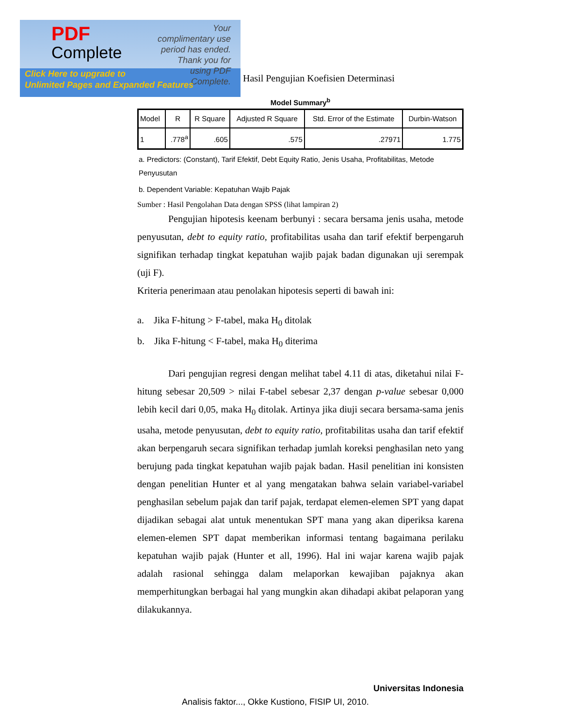PDF
Complete
Your complimentary use period has ended. Thank you for using PDF Complete.
Click Here to upgrade to
Unlimited Pages and Expanded Features
Hasil Pengujian Koefisien Determinasi
Model Summary<sup>b</sup>
| Model | R | R Square | Adjusted R Square | Std. Error of the Estimate | Durbin-Watson |
| --- | --- | --- | --- | --- | --- |
| 1 | .778<sup>a</sup> | .605 | .575 | .27971 | 1.775 |
a. Predictors: (Constant), Tarif Efektif, Debt Equity Ratio, Jenis Usaha, Profitabilitas, Metode Penyusutan
b. Dependent Variable: Kepatuhan Wajib Pajak
Sumber : Hasil Pengolahan Data dengan SPSS (lihat lampiran 2)
Pengujian hipotesis keenam berbunyi : secara bersama jenis usaha, metode penyusutan, debt to equity ratio, profitabilitas usaha dan tarif efektif berpengaruh signifikan terhadap tingkat kepatuhan wajib pajak badan digunakan uji serempak (uji F).
Kriteria penerimaan atau penolakan hipotesis seperti di bawah ini:
a. Jika F-hitung > F-tabel, maka H<sub>0</sub> ditolak
b. Jika F-hitung < F-tabel, maka H<sub>0</sub> diterima
Dari pengujian regresi dengan melihat tabel 4.11 di atas, diketahui nilai F-hitung sebesar 20,509 > nilai F-tabel sebesar 2,37 dengan p-value sebesar 0,000 lebih kecil dari 0,05, maka H<sub>0</sub> ditolak. Artinya jika diuji secara bersama-sama jenis usaha, metode penyusutan, debt to equity ratio, profitabilitas usaha dan tarif efektif akan berpengaruh secara signifikan terhadap jumlah koreksi penghasilan neto yang berujung pada tingkat kepatuhan wajib pajak badan. Hasil penelitian ini konsisten dengan penelitian Hunter et al yang mengatakan bahwa selain variabel-variabel penghasilan sebelum pajak dan tarif pajak, terdapat elemen-elemen SPT yang dapat dijadikan sebagai alat untuk menentukan SPT mana yang akan diperiksa karena elemen-elemen SPT dapat memberikan informasi tentang bagaimana perilaku kepatuhan wajib pajak (Hunter et all, 1996). Hal ini wajar karena wajib pajak adalah rasional sehingga dalam melaporkan kewajiban pajaknya akan memperhitungkan berbagai hal yang mungkin akan dihadapi akibat pelaporan yang dilakukannya.
Universitas Indonesia
Analisis faktor..., Okke Kustiono, FISIP UI, 2010.